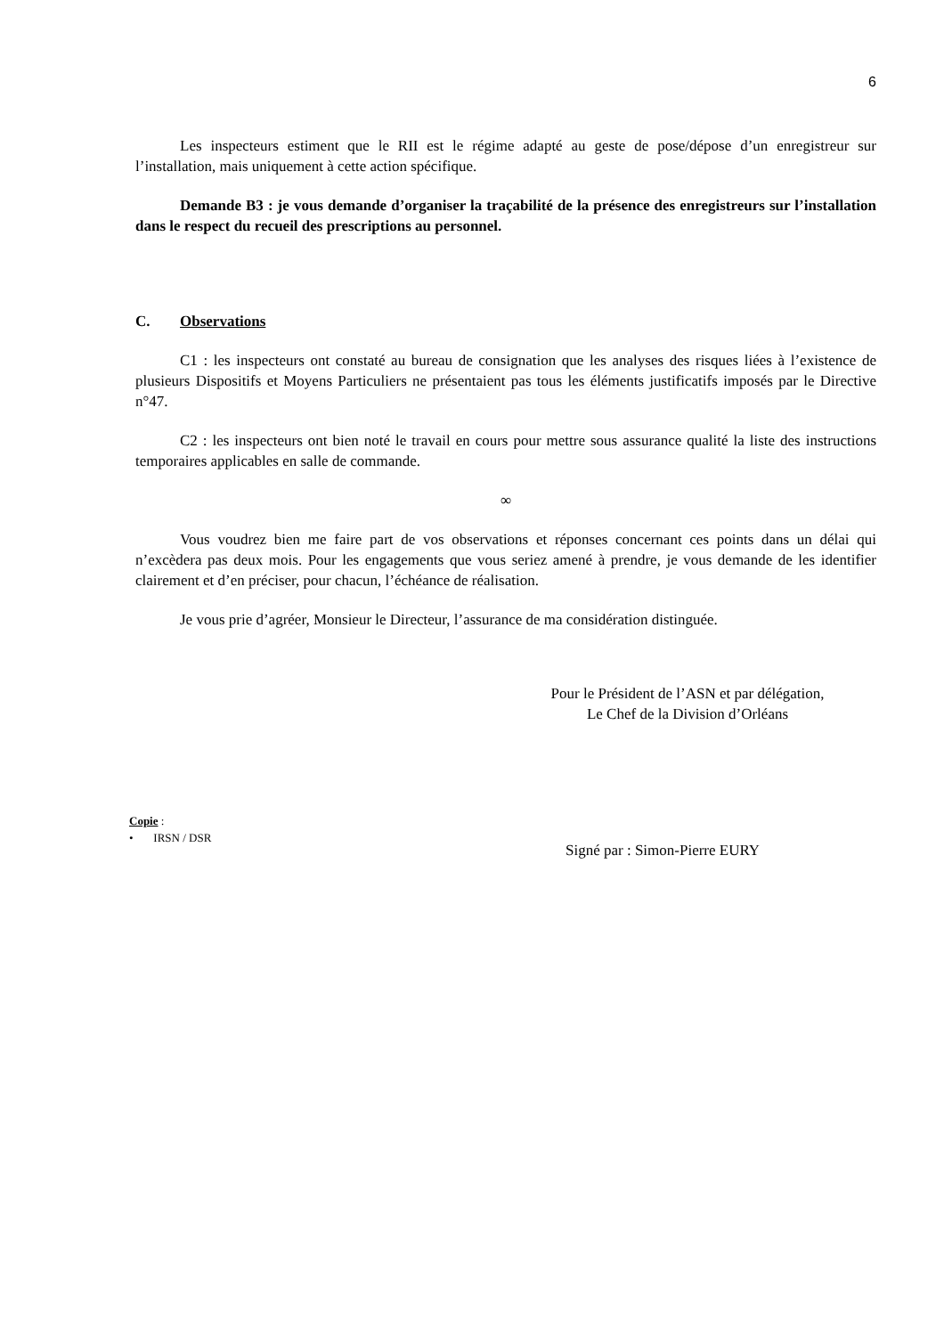6
Les inspecteurs estiment que le RII est le régime adapté au geste de pose/dépose d’un enregistreur sur l’installation, mais uniquement à cette action spécifique.
Demande B3 : je vous demande d’organiser la traçabilité de la présence des enregistreurs sur l’installation dans le respect du recueil des prescriptions au personnel.
C. Observations
C1 : les inspecteurs ont constaté au bureau de consignation que les analyses des risques liées à l’existence de plusieurs Dispositifs et Moyens Particuliers ne présentaient pas tous les éléments justificatifs imposés par le Directive n°47.
C2 : les inspecteurs ont bien noté le travail en cours pour mettre sous assurance qualité la liste des instructions temporaires applicables en salle de commande.
∞
Vous voudrez bien me faire part de vos observations et réponses concernant ces points dans un délai qui n’excèdera pas deux mois. Pour les engagements que vous seriez amené à prendre, je vous demande de les identifier clairement et d’en préciser, pour chacun, l’échéance de réalisation.
Je vous prie d’agréer, Monsieur le Directeur, l’assurance de ma considération distinguée.
Pour le Président de l’ASN et par délégation,
Le Chef de la Division d’Orléans
Copie :
• IRSN / DSR
Signé par : Simon-Pierre EURY